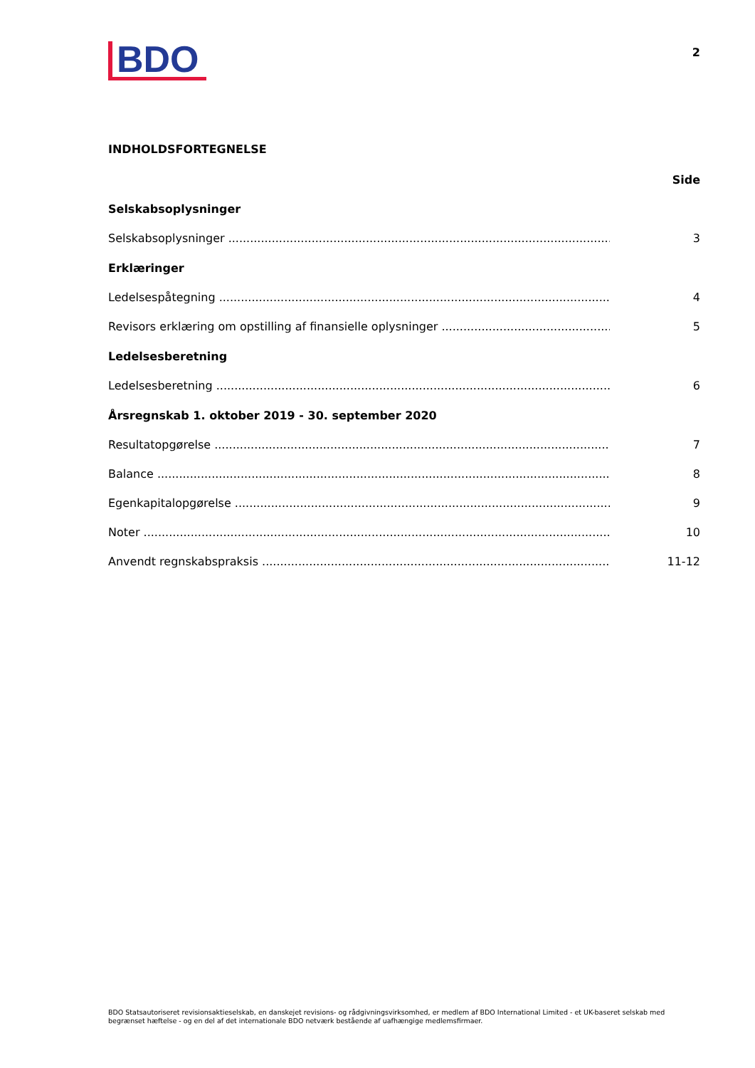BDO
2
INDHOLDSFORTEGNELSE
Side
Selskabsoplysninger
Selskabsoplysninger 3
Erklæringer
Ledelsespåtegning 4
Revisors erklæring om opstilling af finansielle oplysninger 5
Ledelsesberetning
Ledelsesberetning 6
Årsregnskab 1. oktober 2019 - 30. september 2020
Resultatopgørelse 7
Balance 8
Egenkapitalopgørelse 9
Noter 10
Anvendt regnskabspraksis 11-12
BDO Statsautoriseret revisionsaktieselskab, en danskejet revisions- og rådgivningsvirksomhed, er medlem af BDO International Limited - et UK-baseret selskab med begrænset hæftelse - og en del af det internationale BDO netværk bestående af uafhængige medlemsfirmaer.